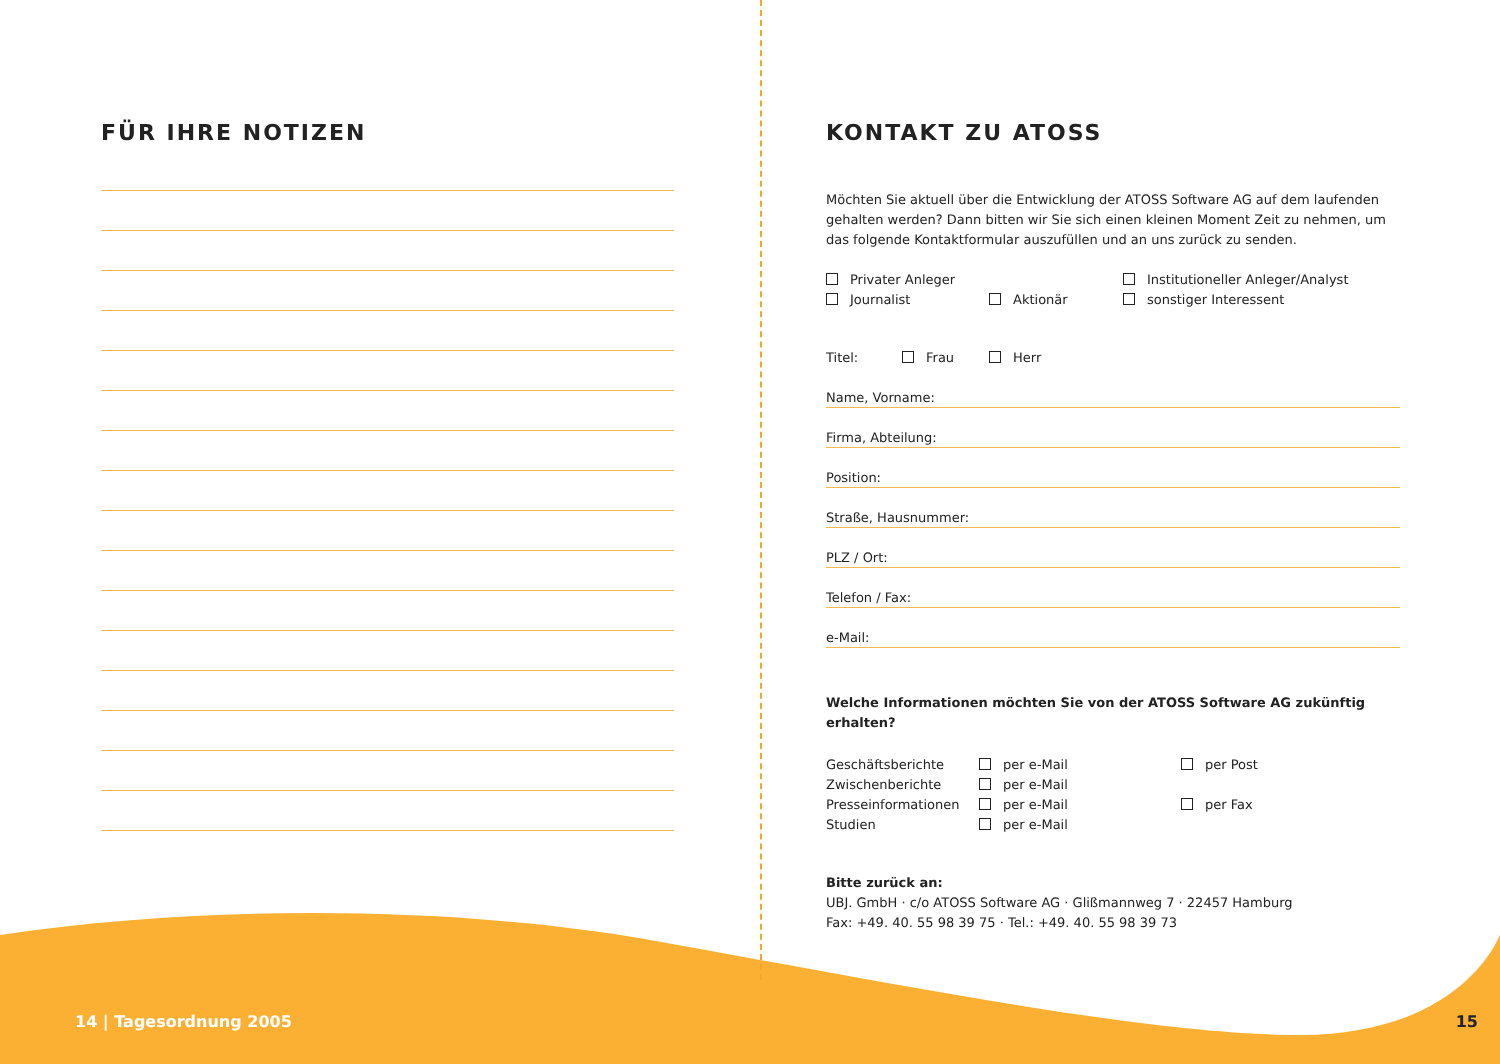FÜR IHRE NOTIZEN
KONTAKT ZU ATOSS
Möchten Sie aktuell über die Entwicklung der ATOSS Software AG auf dem laufenden gehalten werden? Dann bitten wir Sie sich einen kleinen Moment Zeit zu nehmen, um das folgende Kontaktformular auszufüllen und an uns zurück zu senden.
Privater Anleger Institutioneller Anleger/Analyst
Journalist Aktionär sonstiger Interessent
Titel: Frau Herr
Name, Vorname:
Firma, Abteilung:
Position:
Straße, Hausnummer:
PLZ / Ort:
Telefon / Fax:
e-Mail:
Welche Informationen möchten Sie von der ATOSS Software AG zukünftig erhalten?
Geschäftsberichte per e-Mail per Post
Zwischenberichte per e-Mail
Presseinformationen per e-Mail per Fax
Studien per e-Mail
Bitte zurück an:
UBJ. GmbH · c/o ATOSS Software AG · Glißmannweg 7 · 22457 Hamburg
Fax: +49. 40. 55 98 39 75 · Tel.: +49. 40. 55 98 39 73
14 | Tagesordnung 2005 15